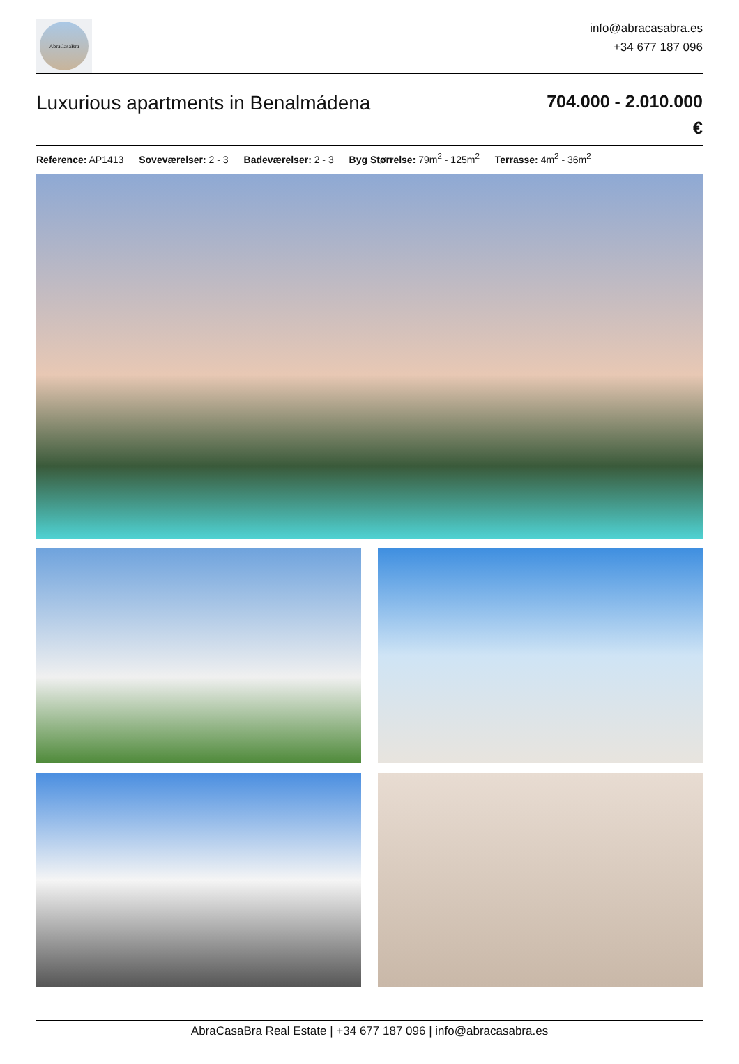AbraCasaBra
info@abracasabra.es
+34 677 187 096
Luxurious apartments in Benalmádena
704.000 - 2.010.000
€
Reference: AP1413 Soveværelser: 2 - 3 Badeværelser: 2 - 3 Byg Størrelse: 79m<sup>2</sup> - 125m<sup>2</sup> Terrasse: 4m<sup>2</sup> - 36m<sup>2</sup>
AbraCasaBra Real Estate | +34 677 187 096 | info@abracasabra.es